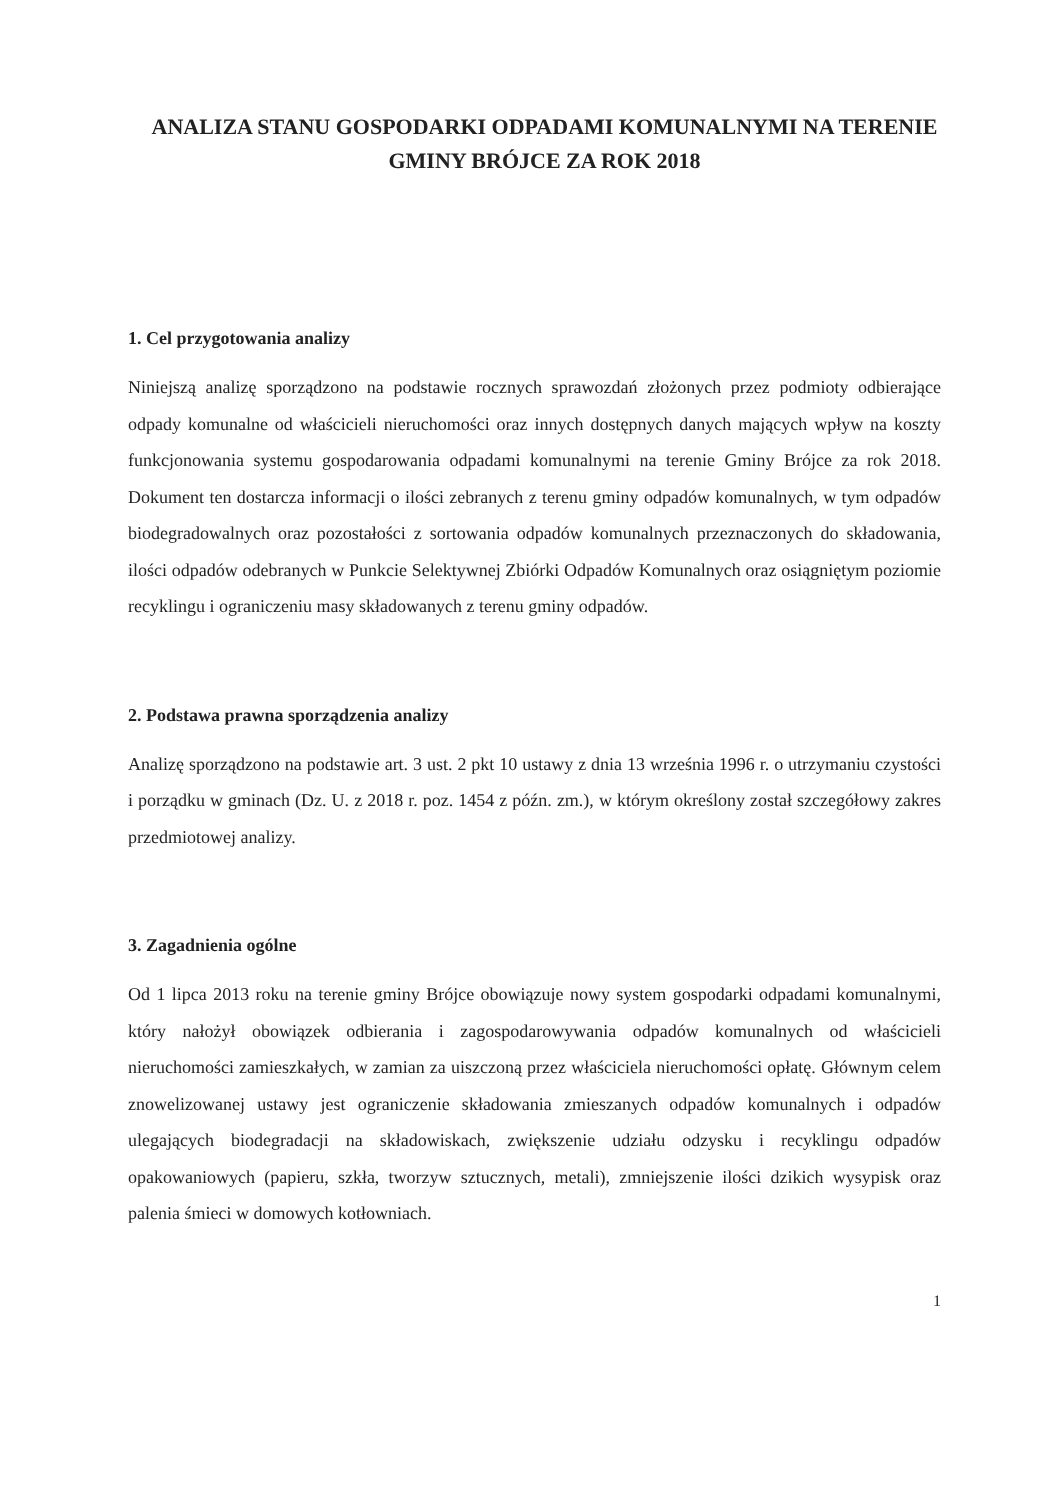ANALIZA STANU GOSPODARKI ODPADAMI KOMUNALNYMI NA TERENIE GMINY BRÓJCE ZA ROK 2018
1. Cel przygotowania analizy
Niniejszą analizę sporządzono na podstawie rocznych sprawozdań złożonych przez podmioty odbierające odpady komunalne od właścicieli nieruchomości oraz innych dostępnych danych mających wpływ na koszty funkcjonowania systemu gospodarowania odpadami komunalnymi na terenie Gminy Brójce za rok 2018. Dokument ten dostarcza informacji o ilości zebranych z terenu gminy odpadów komunalnych, w tym odpadów biodegradowalnych oraz pozostałości z sortowania odpadów komunalnych przeznaczonych do składowania, ilości odpadów odebranych w Punkcie Selektywnej Zbiórki Odpadów Komunalnych oraz osiągniętym poziomie recyklingu i ograniczeniu masy składowanych z terenu gminy odpadów.
2. Podstawa prawna sporządzenia analizy
Analizę sporządzono na podstawie art. 3 ust. 2 pkt 10 ustawy z dnia 13 września 1996 r. o utrzymaniu czystości i porządku w gminach (Dz. U. z 2018 r. poz. 1454 z późn. zm.), w którym określony został szczegółowy zakres przedmiotowej analizy.
3. Zagadnienia ogólne
Od 1 lipca 2013 roku na terenie gminy Brójce obowiązuje nowy system gospodarki odpadami komunalnymi, który nałożył obowiązek odbierania i zagospodarowywania odpadów komunalnych od właścicieli nieruchomości zamieszkałych, w zamian za uiszczoną przez właściciela nieruchomości opłatę. Głównym celem znowelizowanej ustawy jest ograniczenie składowania zmieszanych odpadów komunalnych i odpadów ulegających biodegradacji na składowiskach, zwiększenie udziału odzysku i recyklingu odpadów opakowaniowych (papieru, szkła, tworzyw sztucznych, metali), zmniejszenie ilości dzikich wysypisk oraz palenia śmieci w domowych kotłowniach.
1